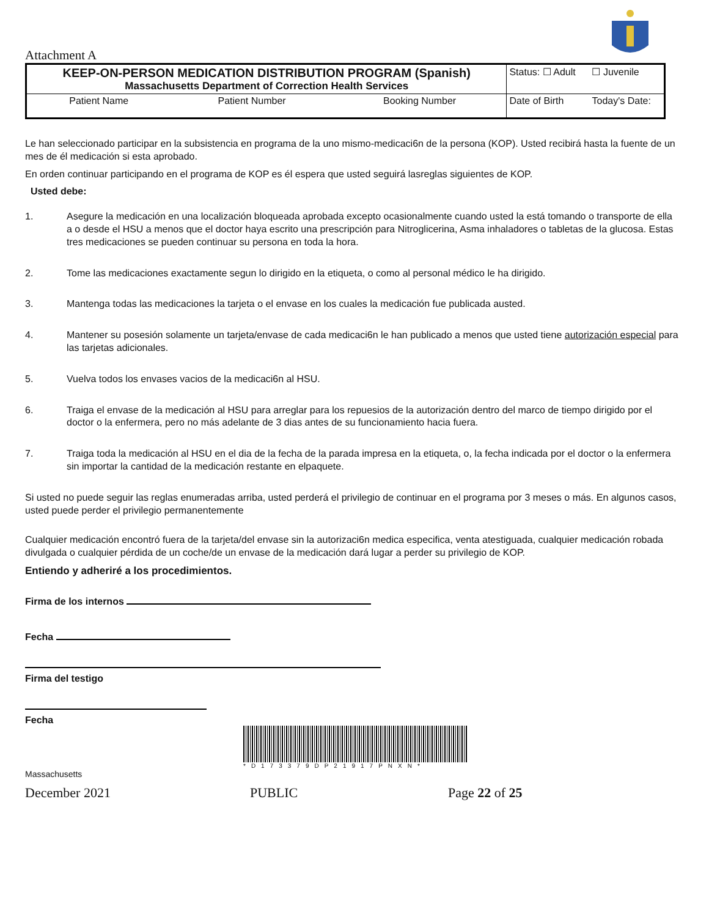Attachment A
| KEEP-ON-PERSON MEDICATION DISTRIBUTION PROGRAM (Spanish) Massachusetts Department of Correction Health Services | | | Status: ☐ Adult | ☐ Juvenile |
| Patient Name | Patient Number | Booking Number | Date of Birth | Today's Date: |
Le han seleccionado participar en la subsistencia en programa de la uno mismo-medicaci6n de la persona (KOP). Usted recibirá hasta la fuente de un mes de él medicación si esta aprobado.
En orden continuar participando en el programa de KOP es él espera que usted seguirá lasreglas siguientes de KOP.
Usted debe:
1. Asegure la medicación en una localización bloqueada aprobada excepto ocasionalmente cuando usted la está tomando o transporte de ella a o desde el HSU a menos que el doctor haya escrito una prescripción para Nitroglicerina, Asma inhaladores o tabletas de la glucosa. Estas tres medicaciones se pueden continuar su persona en toda la hora.
2. Tome las medicaciones exactamente segun lo dirigido en la etiqueta, o como al personal médico le ha dirigido.
3. Mantenga todas las medicaciones la tarjeta o el envase en los cuales la medicación fue publicada austed.
4. Mantener su posesión solamente un tarjeta/envase de cada medicaci6n le han publicado a menos que usted tiene autorización especial para las tarjetas adicionales.
5. Vuelva todos los envases vacios de la medicaci6n al HSU.
6. Traiga el envase de la medicación al HSU para arreglar para los repuesios de la autorización dentro del marco de tiempo dirigido por el doctor o la enfermera, pero no más adelante de 3 dias antes de su funcionamiento hacia fuera.
7. Traiga toda la medicación al HSU en el dia de la fecha de la parada impresa en la etiqueta, o, la fecha indicada por el doctor o la enfermera sin importar la cantidad de la medicación restante en elpaquete.
Si usted no puede seguir las reglas enumeradas arriba, usted perderá el privilegio de continuar en el programa por 3 meses o más. En algunos casos, usted puede perder el privilegio permanentemente
Cualquier medicación encontró fuera de la tarjeta/del envase sin la autorizaci6n medica especifica, venta atestiguada, cualquier medicación robada divulgada o cualquier pérdida de un coche/de un envase de la medicación dará lugar a perder su privilegio de KOP.
Entiendo y adheriré a los procedimientos.
Firma de los internos
Fecha
Firma del testigo
Fecha
*D173379DP21917PNXN*
Massachusetts
December 2021 PUBLIC Page 22 of 25